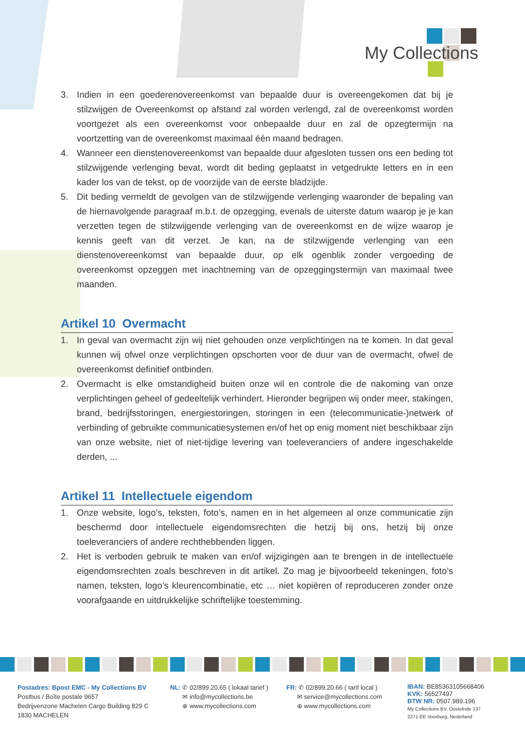My Collections
3. Indien in een goederenovereenkomst van bepaalde duur is overeengekomen dat bij je stilzwijgen de Overeenkomst op afstand zal worden verlengd, zal de overeenkomst worden voortgezet als een overeenkomst voor onbepaalde duur en zal de opzegtermijn na voortzetting van de overeenkomst maximaal één maand bedragen.
4. Wanneer een dienstenovereenkomst van bepaalde duur afgesloten tussen ons een beding tot stilzwijgende verlenging bevat, wordt dit beding geplaatst in vetgedrukte letters en in een kader los van de tekst, op de voorzijde van de eerste bladzijde.
5. Dit beding vermeldt de gevolgen van de stilzwijgende verlenging waaronder de bepaling van de hiernavolgende paragraaf m.b.t. de opzegging, evenals de uiterste datum waarop je je kan verzetten tegen de stilzwijgende verlenging van de overeenkomst en de wijze waarop je kennis geeft van dit verzet. Je kan, na de stilzwijgende verlenging van een dienstenovereenkomst van bepaalde duur, op elk ogenblik zonder vergoeding de overeenkomst opzeggen met inachtneming van de opzeggingstermijn van maximaal twee maanden.
Artikel 10 Overmacht
1. In geval van overmacht zijn wij niet gehouden onze verplichtingen na te komen. In dat geval kunnen wij ofwel onze verplichtingen opschorten voor de duur van de overmacht, ofwel de overeenkomst definitief ontbinden.
2. Overmacht is elke omstandigheid buiten onze wil en controle die de nakoming van onze verplichtingen geheel of gedeeltelijk verhindert. Hieronder begrijpen wij onder meer, stakingen, brand, bedrijfsstoringen, energiestoringen, storingen in een (telecommunicatie-)netwerk of verbinding of gebruikte communicatiesystemen en/of het op enig moment niet beschikbaar zijn van onze website, niet of niet-tijdige levering van toeleveranciers of andere ingeschakelde derden, ...
Artikel 11 Intellectuele eigendom
1. Onze website, logo’s, teksten, foto’s, namen en in het algemeen al onze communicatie zijn beschermd door intellectuele eigendomsrechten die hetzij bij ons, hetzij bij onze toeleveranciers of andere rechthebbenden liggen.
2. Het is verboden gebruik te maken van en/of wijzigingen aan te brengen in de intellectuele eigendomsrechten zoals beschreven in dit artikel. Zo mag je bijvoorbeeld tekeningen, foto’s namen, teksten, logo’s kleurencombinatie, etc … niet kopiëren of reproduceren zonder onze voorafgaande en uitdrukkelijke schriftelijke toestemming.
Postadres: Bpost EMC - My Collections BV
Postbus / Boîte postale 9657
Bedrijvenzone Machelen Cargo Building 829 C
1830 MACHELEN
NL: ✆ 02/899.20.65 ( lokaal tarief )
✉ info@mycollections.be
⊕ www.mycollections.com
FR: ✆ 02/899.20.66 ( tarif local )
✉ service@mycollections.com
⊕ www.mycollections.com
IBAN: BE85363105668406
KVK: 56527497
BTW NR: 0507.989.196
My Collections BV, Oostelnde 137
2271 EE Voorburg, Nederland